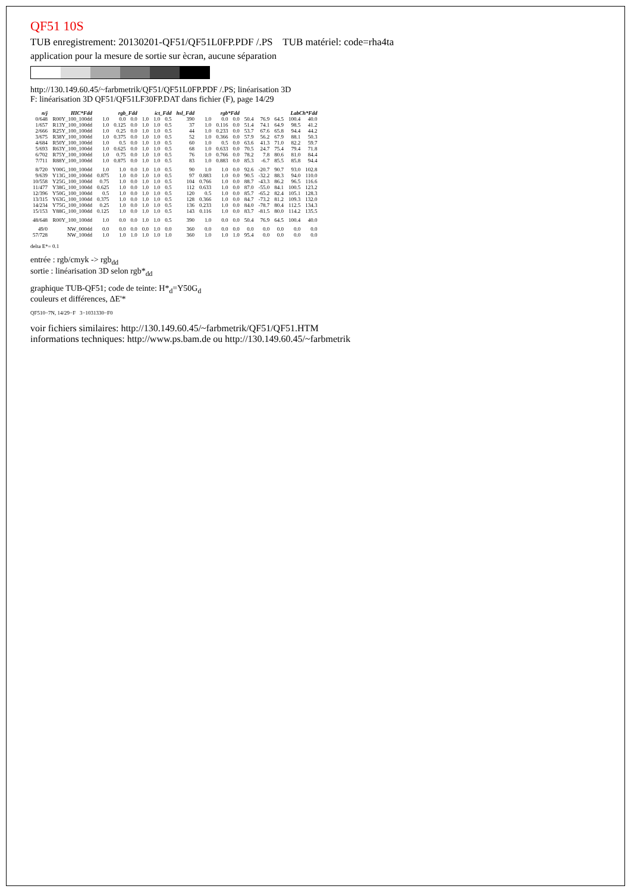QF51 10S
TUB enregistrement: 20130201-QF51/QF51L0FP.PDF /.PS TUB matériel: code=rha4ta
application pour la mesure de sortie sur ècran, aucune séparation
http://130.149.60.45/~farbmetrik/QF51/QF51L0FP.PDF /.PS; linéarisation 3D
F: linéarisation 3D QF51/QF51LF30FP.DAT dans fichier (F), page 14/29
| n/j | HIC*Fdd | rgb_Fdd | | | ict_Fdd | | | hsl_Fdd | rgb*Fdd | | | LabCh*Fdd | | | | |
| --- | --- | --- | --- | --- | --- | --- | --- | --- | --- | --- | --- | --- | --- | --- | --- | --- |
| 0/648 | R00Y_100_100dd | 1.0 | 0.0 | 0.0 | 1.0 | 1.0 | 0.5 | 390 | 1.0 | 0.0 | 0.0 | 50.4 | 76.9 | 64.5 | 100.4 | 40.0 |
| 1/657 | R13Y_100_100dd | 1.0 | 0.125 | 0.0 | 1.0 | 1.0 | 0.5 | 37 | 1.0 | 0.116 | 0.0 | 51.4 | 74.1 | 64.9 | 98.5 | 41.2 |
| 2/666 | R25Y_100_100dd | 1.0 | 0.25 | 0.0 | 1.0 | 1.0 | 0.5 | 44 | 1.0 | 0.233 | 0.0 | 53.7 | 67.6 | 65.8 | 94.4 | 44.2 |
| 3/675 | R38Y_100_100dd | 1.0 | 0.375 | 0.0 | 1.0 | 1.0 | 0.5 | 52 | 1.0 | 0.366 | 0.0 | 57.9 | 56.2 | 67.9 | 88.1 | 50.3 |
| 4/684 | R50Y_100_100dd | 1.0 | 0.5 | 0.0 | 1.0 | 1.0 | 0.5 | 60 | 1.0 | 0.5 | 0.0 | 63.6 | 41.3 | 71.0 | 82.2 | 59.7 |
| 5/693 | R63Y_100_100dd | 1.0 | 0.625 | 0.0 | 1.0 | 1.0 | 0.5 | 68 | 1.0 | 0.633 | 0.0 | 70.5 | 24.7 | 75.4 | 79.4 | 71.8 |
| 6/702 | R75Y_100_100dd | 1.0 | 0.75 | 0.0 | 1.0 | 1.0 | 0.5 | 76 | 1.0 | 0.766 | 0.0 | 78.2 | 7.8 | 80.6 | 81.0 | 84.4 |
| 7/711 | R88Y_100_100dd | 1.0 | 0.875 | 0.0 | 1.0 | 1.0 | 0.5 | 83 | 1.0 | 0.883 | 0.0 | 85.3 | -6.7 | 85.5 | 85.8 | 94.4 |
| 8/720 | Y00G_100_100dd | 1.0 | 1.0 | 0.0 | 1.0 | 1.0 | 0.5 | 90 | 1.0 | 1.0 | 0.0 | 92.6 | -20.7 | 90.7 | 93.0 | 102.8 |
| 9/639 | Y13G_100_100dd | 0.875 | 1.0 | 0.0 | 1.0 | 1.0 | 0.5 | 97 | 0.883 | 1.0 | 0.0 | 90.5 | -32.2 | 88.3 | 94.0 | 110.0 |
| 10/558 | Y25G_100_100dd | 0.75 | 1.0 | 0.0 | 1.0 | 1.0 | 0.5 | 104 | 0.766 | 1.0 | 0.0 | 88.7 | -43.3 | 86.2 | 96.5 | 116.6 |
| 11/477 | Y38G_100_100dd | 0.625 | 1.0 | 0.0 | 1.0 | 1.0 | 0.5 | 112 | 0.633 | 1.0 | 0.0 | 87.0 | -55.0 | 84.1 | 100.5 | 123.2 |
| 12/396 | Y50G_100_100dd | 0.5 | 1.0 | 0.0 | 1.0 | 1.0 | 0.5 | 120 | 0.5 | 1.0 | 0.0 | 85.7 | -65.2 | 82.4 | 105.1 | 128.3 |
| 13/315 | Y63G_100_100dd | 0.375 | 1.0 | 0.0 | 1.0 | 1.0 | 0.5 | 128 | 0.366 | 1.0 | 0.0 | 84.7 | -73.2 | 81.2 | 109.3 | 132.0 |
| 14/234 | Y75G_100_100dd | 0.25 | 1.0 | 0.0 | 1.0 | 1.0 | 0.5 | 136 | 0.233 | 1.0 | 0.0 | 84.0 | -78.7 | 80.4 | 112.5 | 134.3 |
| 15/153 | Y88G_100_100dd | 0.125 | 1.0 | 0.0 | 1.0 | 1.0 | 0.5 | 143 | 0.116 | 1.0 | 0.0 | 83.7 | -81.5 | 80.0 | 114.2 | 135.5 |
| 48/648 | R00Y_100_100dd | 1.0 | 0.0 | 0.0 | 1.0 | 1.0 | 0.5 | 390 | 1.0 | 0.0 | 0.0 | 50.4 | 76.9 | 64.5 | 100.4 | 40.0 |
| 49/0 | NW_000dd | 0.0 | 0.0 | 0.0 | 0.0 | 1.0 | 0.0 | 360 | 0.0 | 0.0 | 0.0 | 0.0 | 0.0 | 0.0 | 0.0 | 0.0 |
| 57/728 | NW_100dd | 1.0 | 1.0 | 1.0 | 1.0 | 1.0 | 1.0 | 360 | 1.0 | 1.0 | 1.0 | 95.4 | 0.0 | 0.0 | 0.0 | 0.0 |
delta E*= 0.1
entrée : rgb/cmyk -> rgb<sub>dd</sub>
sortie : linéarisation 3D selon rgb*<sub>dd</sub>
graphique TUB-QF51; code de teinte: H*<sub>d</sub>=Y50G<sub>d</sub>
couleurs et différences, ΔE'*
QF510−7N, 14/29−F 3−1031330−F0
voir fichiers similaires: http://130.149.60.45/~farbmetrik/QF51/QF51.HTM
informations techniques: http://www.ps.bam.de ou http://130.149.60.45/~farbmetrik